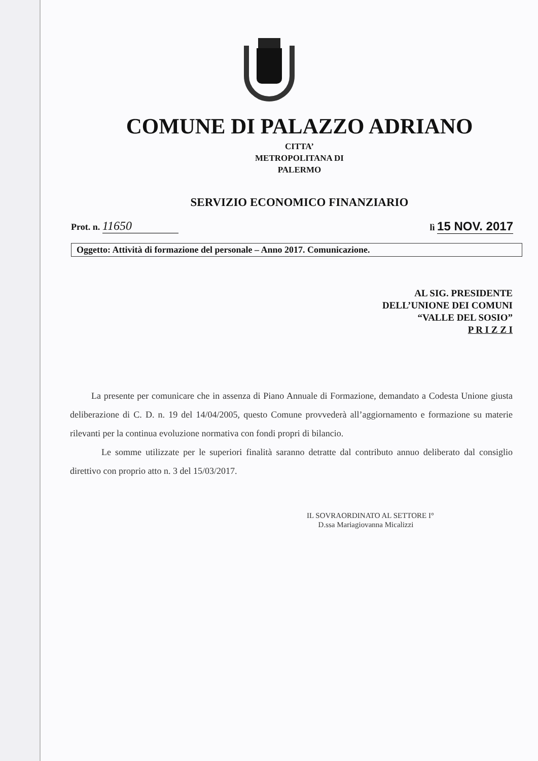COMUNE DI PALAZZO ADRIANO
CITTA’
METROPOLITANA DI
PALERMO
SERVIZIO ECONOMICO FINANZIARIO
Prot. n. 11650
lì 15 NOV. 2017
Oggetto: Attività di formazione del personale – Anno 2017. Comunicazione.
AL SIG. PRESIDENTE
DELL’UNIONE DEI COMUNI
“VALLE DEL SOSIO”
P R I Z Z I
La presente per comunicare che in assenza di Piano Annuale di Formazione, demandato a Codesta Unione giusta deliberazione di C. D. n. 19 del 14/04/2005, questo Comune provvederà all’aggiornamento e formazione su materie rilevanti per la continua evoluzione normativa con fondi propri di bilancio.
Le somme utilizzate per le superiori finalità saranno detratte dal contributo annuo deliberato dal consiglio direttivo con proprio atto n. 3 del 15/03/2017.
IL SOVRAORDINATO AL SETTORE I°
D.ssa Mariagiovanna Micalizzi